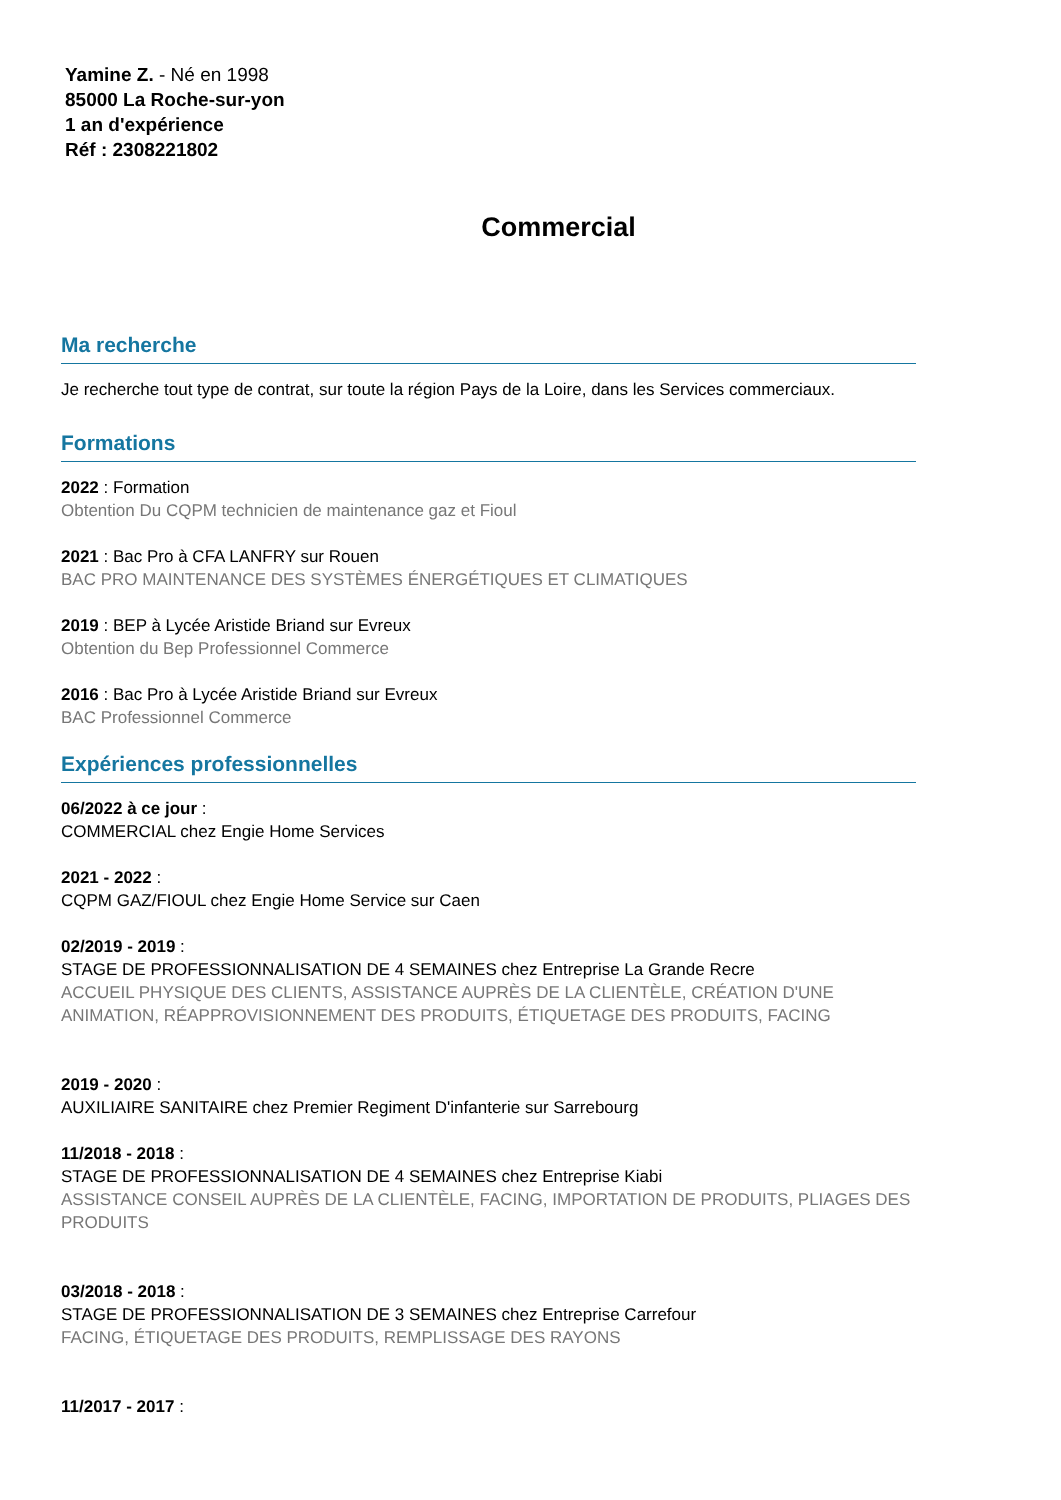Yamine Z. - Né en 1998
85000 La Roche-sur-yon
1 an d'expérience
Réf : 2308221802
Commercial
Ma recherche
Je recherche tout type de contrat, sur toute la région Pays de la Loire, dans les Services commerciaux.
Formations
2022 : Formation
Obtention Du CQPM technicien de maintenance gaz et Fioul
2021 : Bac Pro à CFA LANFRY sur Rouen
BAC PRO MAINTENANCE DES SYSTÈMES ÉNERGÉTIQUES ET CLIMATIQUES
2019 : BEP à Lycée Aristide Briand sur Evreux
Obtention du Bep Professionnel Commerce
2016 : Bac Pro à Lycée Aristide Briand sur Evreux
BAC Professionnel Commerce
Expériences professionnelles
06/2022 à ce jour :
COMMERCIAL chez Engie Home Services
2021 - 2022 :
CQPM GAZ/FIOUL chez Engie Home Service sur Caen
02/2019 - 2019 :
STAGE DE PROFESSIONNALISATION DE 4 SEMAINES chez Entreprise La Grande Recre
ACCUEIL PHYSIQUE DES CLIENTS, ASSISTANCE AUPRÈS DE LA CLIENTÈLE, CRÉATION D'UNE ANIMATION, RÉAPPROVISIONNEMENT DES PRODUITS, ÉTIQUETAGE DES PRODUITS, FACING
2019 - 2020 :
AUXILIAIRE SANITAIRE chez Premier Regiment D'infanterie sur Sarrebourg
11/2018 - 2018 :
STAGE DE PROFESSIONNALISATION DE 4 SEMAINES chez Entreprise Kiabi
ASSISTANCE CONSEIL AUPRÈS DE LA CLIENTÈLE, FACING, IMPORTATION DE PRODUITS, PLIAGES DES PRODUITS
03/2018 - 2018 :
STAGE DE PROFESSIONNALISATION DE 3 SEMAINES chez Entreprise Carrefour
FACING, ÉTIQUETAGE DES PRODUITS, REMPLISSAGE DES RAYONS
11/2017 - 2017 :